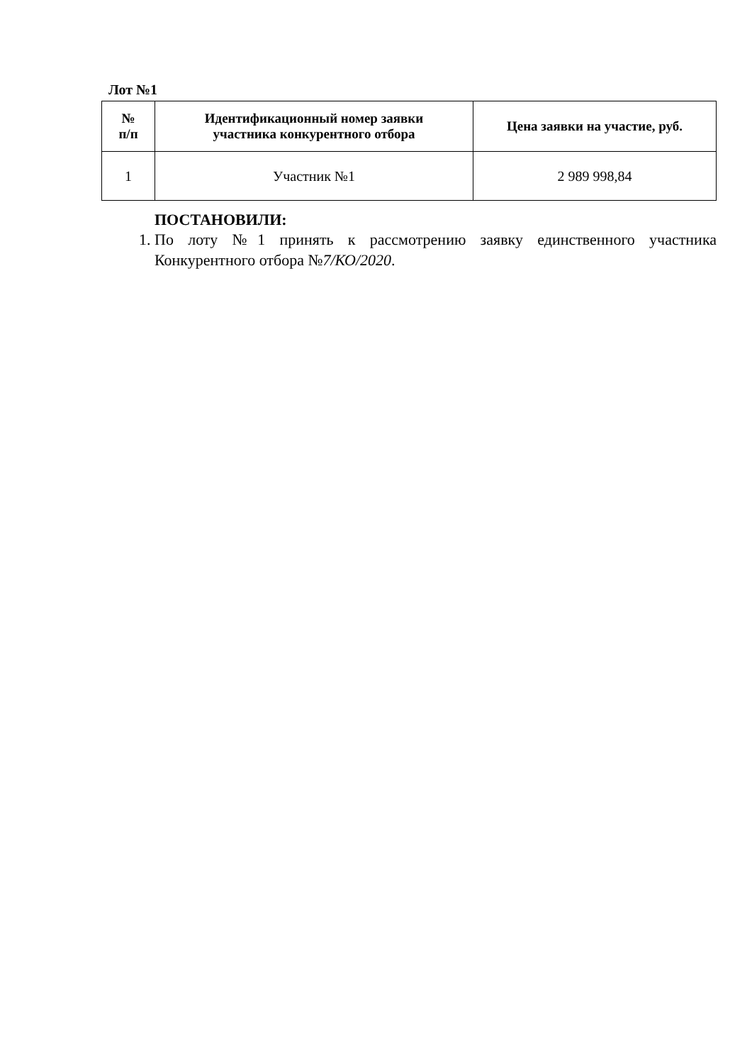Лот №1
| № п/п | Идентификационный номер заявки участника конкурентного отбора | Цена заявки на участие, руб. |
| --- | --- | --- |
| 1 | Участник №1 | 2 989 998,84 |
ПОСТАНОВИЛИ:
1. По лоту №1 принять к рассмотрению заявку единственного участника Конкурентного отбора №7/КО/2020.